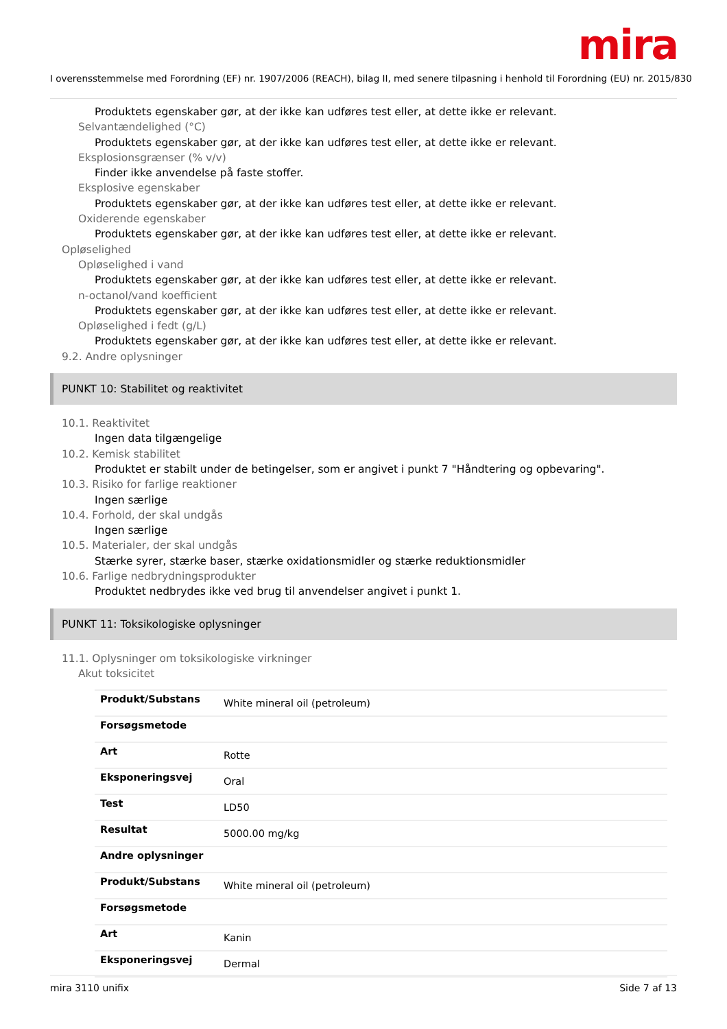mira
I overensstemmelse med Forordning (EF) nr. 1907/2006 (REACH), bilag II, med senere tilpasning i henhold til Forordning (EU) nr. 2015/830
Produktets egenskaber gør, at der ikke kan udføres test eller, at dette ikke er relevant.
Selvantændelighed (°C)
Produktets egenskaber gør, at der ikke kan udføres test eller, at dette ikke er relevant.
Eksplosionsgrænser (% v/v)
Finder ikke anvendelse på faste stoffer.
Eksplosive egenskaber
Produktets egenskaber gør, at der ikke kan udføres test eller, at dette ikke er relevant.
Oxiderende egenskaber
Produktets egenskaber gør, at der ikke kan udføres test eller, at dette ikke er relevant.
Opløselighed
Opløselighed i vand
Produktets egenskaber gør, at der ikke kan udføres test eller, at dette ikke er relevant.
n-octanol/vand koefficient
Produktets egenskaber gør, at der ikke kan udføres test eller, at dette ikke er relevant.
Opløselighed i fedt (g/L)
Produktets egenskaber gør, at der ikke kan udføres test eller, at dette ikke er relevant.
9.2. Andre oplysninger
PUNKT 10: Stabilitet og reaktivitet
10.1. Reaktivitet
Ingen data tilgængelige
10.2. Kemisk stabilitet
Produktet er stabilt under de betingelser, som er angivet i punkt 7 "Håndtering og opbevaring".
10.3. Risiko for farlige reaktioner
Ingen særlige
10.4. Forhold, der skal undgås
Ingen særlige
10.5. Materialer, der skal undgås
Stærke syrer, stærke baser, stærke oxidationsmidler og stærke reduktionsmidler
10.6. Farlige nedbrydningsprodukter
Produktet nedbrydes ikke ved brug til anvendelser angivet i punkt 1.
PUNKT 11: Toksikologiske oplysninger
11.1. Oplysninger om toksikologiske virkninger
Akut toksicitet
| Produkt/Substans | White mineral oil (petroleum) |
| Forsøgsmetode | |
| Art | Rotte |
| Eksponeringsvej | Oral |
| Test | LD50 |
| Resultat | 5000.00 mg/kg |
| Andre oplysninger | |
| Produkt/Substans | White mineral oil (petroleum) |
| Forsøgsmetode | |
| Art | Kanin |
| Eksponeringsvej | Dermal |
mira 3110 unifix Side 7 af 13